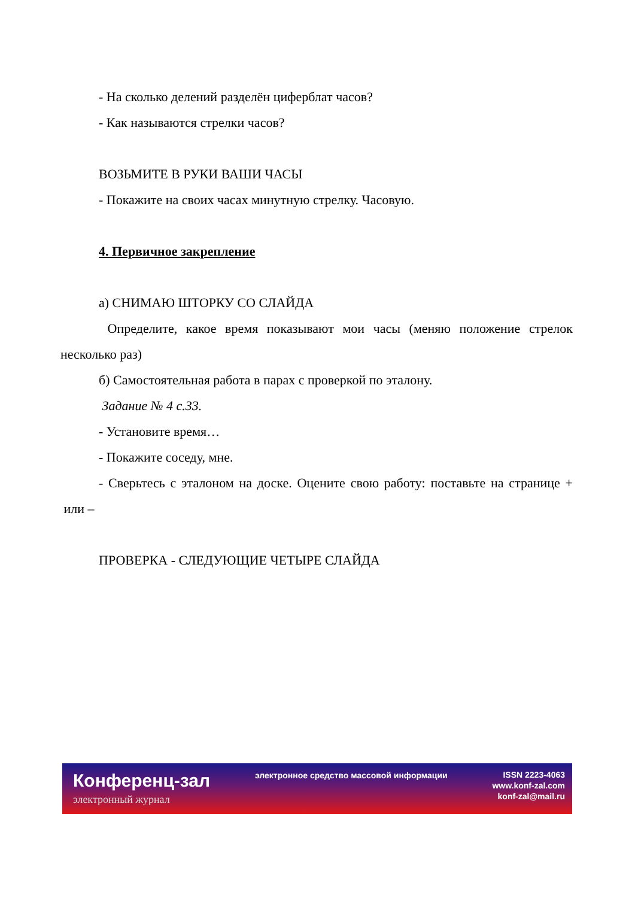- На сколько делений разделён циферблат часов?
- Как называются стрелки часов?
ВОЗЬМИТЕ В РУКИ ВАШИ ЧАСЫ
- Покажите на своих часах минутную стрелку. Часовую.
4. Первичное закрепление
а) СНИМАЮ ШТОРКУ СО СЛАЙДА
Определите, какое время показывают мои часы (меняю положение стрелок несколько раз)
б) Самостоятельная работа в парах с проверкой по эталону.
Задание № 4 с.33.
- Установите время…
- Покажите соседу, мне.
- Сверьтесь с эталоном на доске. Оцените свою работу: поставьте на странице + или –
ПРОВЕРКА - СЛЕДУЮЩИЕ ЧЕТЫРЕ СЛАЙДА
Конференц-зал
электронный журнал
электронное средство массовой информации
ISSN 2223-4063
www.konf-zal.com
konf-zal@mail.ru